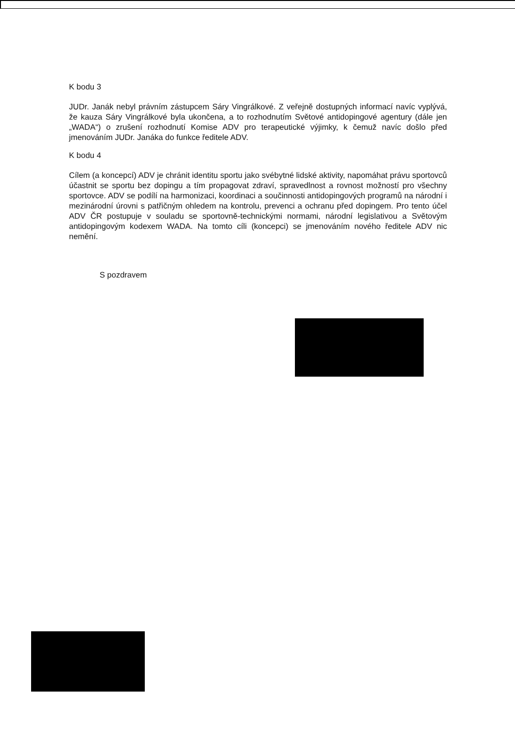K bodu 3
JUDr. Janák nebyl právním zástupcem Sáry Vingrálkové. Z veřejně dostupných informací navíc vyplývá, že kauza Sáry Vingrálkové byla ukončena, a to rozhodnutím Světové antidopingové agentury (dále jen „WADA“) o zrušení rozhodnutí Komise ADV pro terapeutické výjimky, k čemuž navíc došlo před jmenováním JUDr. Janáka do funkce ředitele ADV.
K bodu 4
Cílem (a koncepcí) ADV je chránit identitu sportu jako svébytné lidské aktivity, napomáhat právu sportovců účastnit se sportu bez dopingu a tím propagovat zdraví, spravedlnost a rovnost možností pro všechny sportovce. ADV se podílí na harmonizaci, koordinaci a součinnosti antidopingových programů na národní i mezinárodní úrovni s patřičným ohledem na kontrolu, prevenci a ochranu před dopingem. Pro tento účel ADV ČR postupuje v souladu se sportovně-technickými normami, národní legislativou a Světovým antidopingovým kodexem WADA. Na tomto cíli (koncepci) se jmenováním nového ředitele ADV nic nemění.
S pozdravem